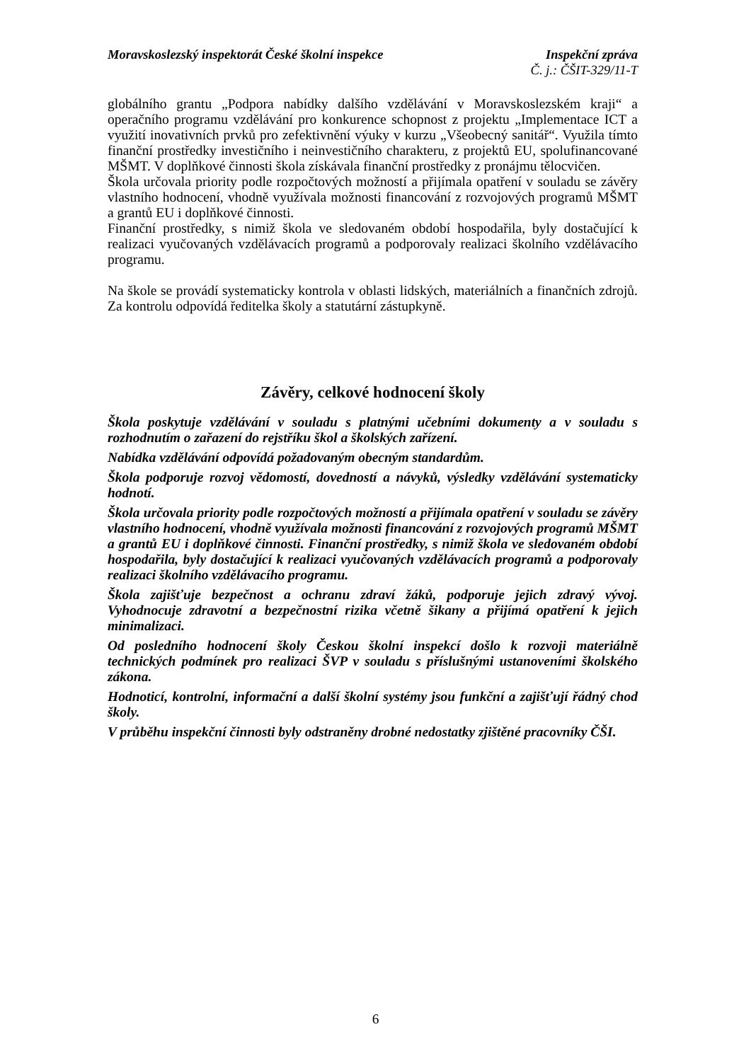Moravskoslezský inspektorát České školní inspekce
Inspekční zpráva
Č. j.: ČŠIT-329/11-T
globálního grantu „Podpora nabídky dalšího vzdělávání v Moravskoslezském kraji“ a operačního programu vzdělávání pro konkurence schopnost z projektu „Implementace ICT a využití inovativních prvků pro zefektivnění výuky v kurzu „Všeobecný sanitář“. Využila tímto finanční prostředky investičního i neinvestičního charakteru, z projektů EU, spolufinancované MŠMT. V doplňkové činnosti škola získávala finanční prostředky z pronájmu tělocvičen.
Škola určovala priority podle rozpočtových možností a přijímala opatření v souladu se závěry vlastního hodnocení, vhodně využívala možnosti financování z rozvojových programů MŠMT a grantů EU i doplňkové činnosti.
Finanční prostředky, s nimiž škola ve sledovaném období hospodařila, byly dostačující k realizaci vyučovaných vzdělávacích programů a podporovaly realizaci školního vzdělávacího programu.
Na škole se provádí systematicky kontrola v oblasti lidských, materiálních a finančních zdrojů. Za kontrolu odpovídá ředitelka školy a statutární zástupkyně.
Závěry, celkové hodnocení školy
Škola poskytuje vzdělávání v souladu s platnými učebními dokumenty a v souladu s rozhodnutím o zařazení do rejstříku škol a školských zařízení.
Nabídka vzdělávání odpovídá požadovaným obecným standardům.
Škola podporuje rozvoj vědomostí, dovedností a návyků, výsledky vzdělávání systematicky hodnotí.
Škola určovala priority podle rozpočtových možností a přijímala opatření v souladu se závěry vlastního hodnocení, vhodně využívala možnosti financování z rozvojových programů MŠMT a grantů EU i doplňkové činnosti. Finanční prostředky, s nimiž škola ve sledovaném období hospodařila, byly dostačující k realizaci vyučovaných vzdělávacích programů a podporovaly realizaci školního vzdělávacího programu.
Škola zajišťuje bezpečnost a ochranu zdraví žáků, podporuje jejich zdravý vývoj. Vyhodnocuje zdravotní a bezpečnostní rizika včetně šikany a přijímá opatření k jejich minimalizaci.
Od posledního hodnocení školy Českou školní inspekcí došlo k rozvoji materiálně technických podmínek pro realizaci ŠVP v souladu s příslušnými ustanoveními školského zákona.
Hodnoticí, kontrolní, informační a další školní systémy jsou funkční a zajišťují řádný chod školy.
V průběhu inspekční činnosti byly odstraněny drobné nedostatky zjištěné pracovníky ČŠI.
6